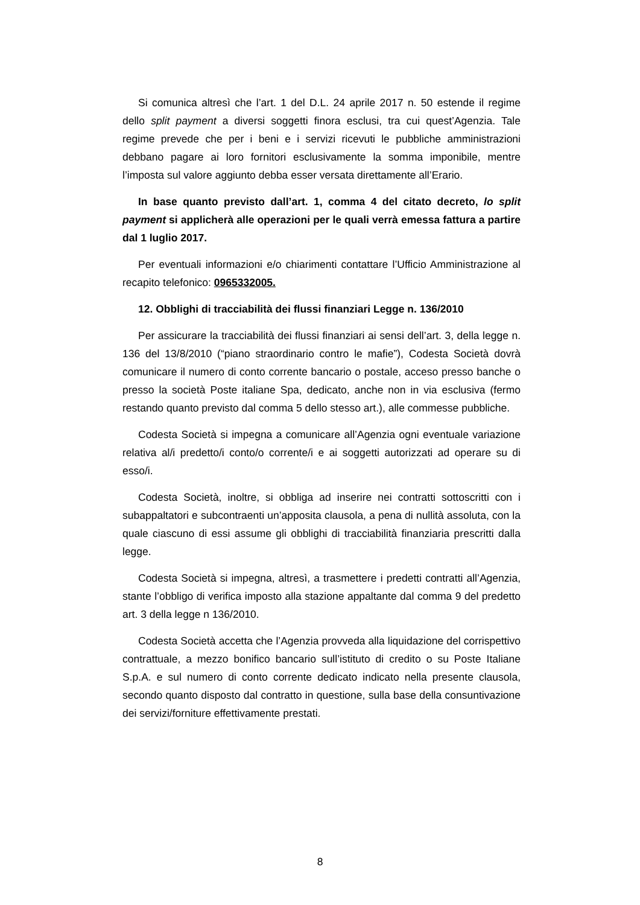Si comunica altresì che l’art. 1 del D.L. 24 aprile 2017 n. 50 estende il regime dello split payment a diversi soggetti finora esclusi, tra cui quest’Agenzia. Tale regime prevede che per i beni e i servizi ricevuti le pubbliche amministrazioni debbano pagare ai loro fornitori esclusivamente la somma imponibile, mentre l’imposta sul valore aggiunto debba esser versata direttamente all’Erario.
In base quanto previsto dall’art. 1, comma 4 del citato decreto, lo split payment si applicherà alle operazioni per le quali verrà emessa fattura a partire dal 1 luglio 2017.
Per eventuali informazioni e/o chiarimenti contattare l’Ufficio Amministrazione al recapito telefonico: 0965332005.
12. Obblighi di tracciabilità dei flussi finanziari Legge n. 136/2010
Per assicurare la tracciabilità dei flussi finanziari ai sensi dell’art. 3, della legge n. 136 del 13/8/2010 (“piano straordinario contro le mafie”), Codesta Società dovrà comunicare il numero di conto corrente bancario o postale, acceso presso banche o presso la società Poste italiane Spa, dedicato, anche non in via esclusiva (fermo restando quanto previsto dal comma 5 dello stesso art.), alle commesse pubbliche.
Codesta Società si impegna a comunicare all’Agenzia ogni eventuale variazione relativa al/i predetto/i conto/o corrente/i e ai soggetti autorizzati ad operare su di esso/i.
Codesta Società, inoltre, si obbliga ad inserire nei contratti sottoscritti con i subappaltatori e subcontraenti un’apposita clausola, a pena di nullità assoluta, con la quale ciascuno di essi assume gli obblighi di tracciabilità finanziaria prescritti dalla legge.
Codesta Società si impegna, altresì, a trasmettere i predetti contratti all’Agenzia, stante l’obbligo di verifica imposto alla stazione appaltante dal comma 9 del predetto art. 3 della legge n 136/2010.
Codesta Società accetta che l’Agenzia provveda alla liquidazione del corrispettivo contrattuale, a mezzo bonifico bancario sull’istituto di credito o su Poste Italiane S.p.A. e sul numero di conto corrente dedicato indicato nella presente clausola, secondo quanto disposto dal contratto in questione, sulla base della consuntivazione dei servizi/forniture effettivamente prestati.
8